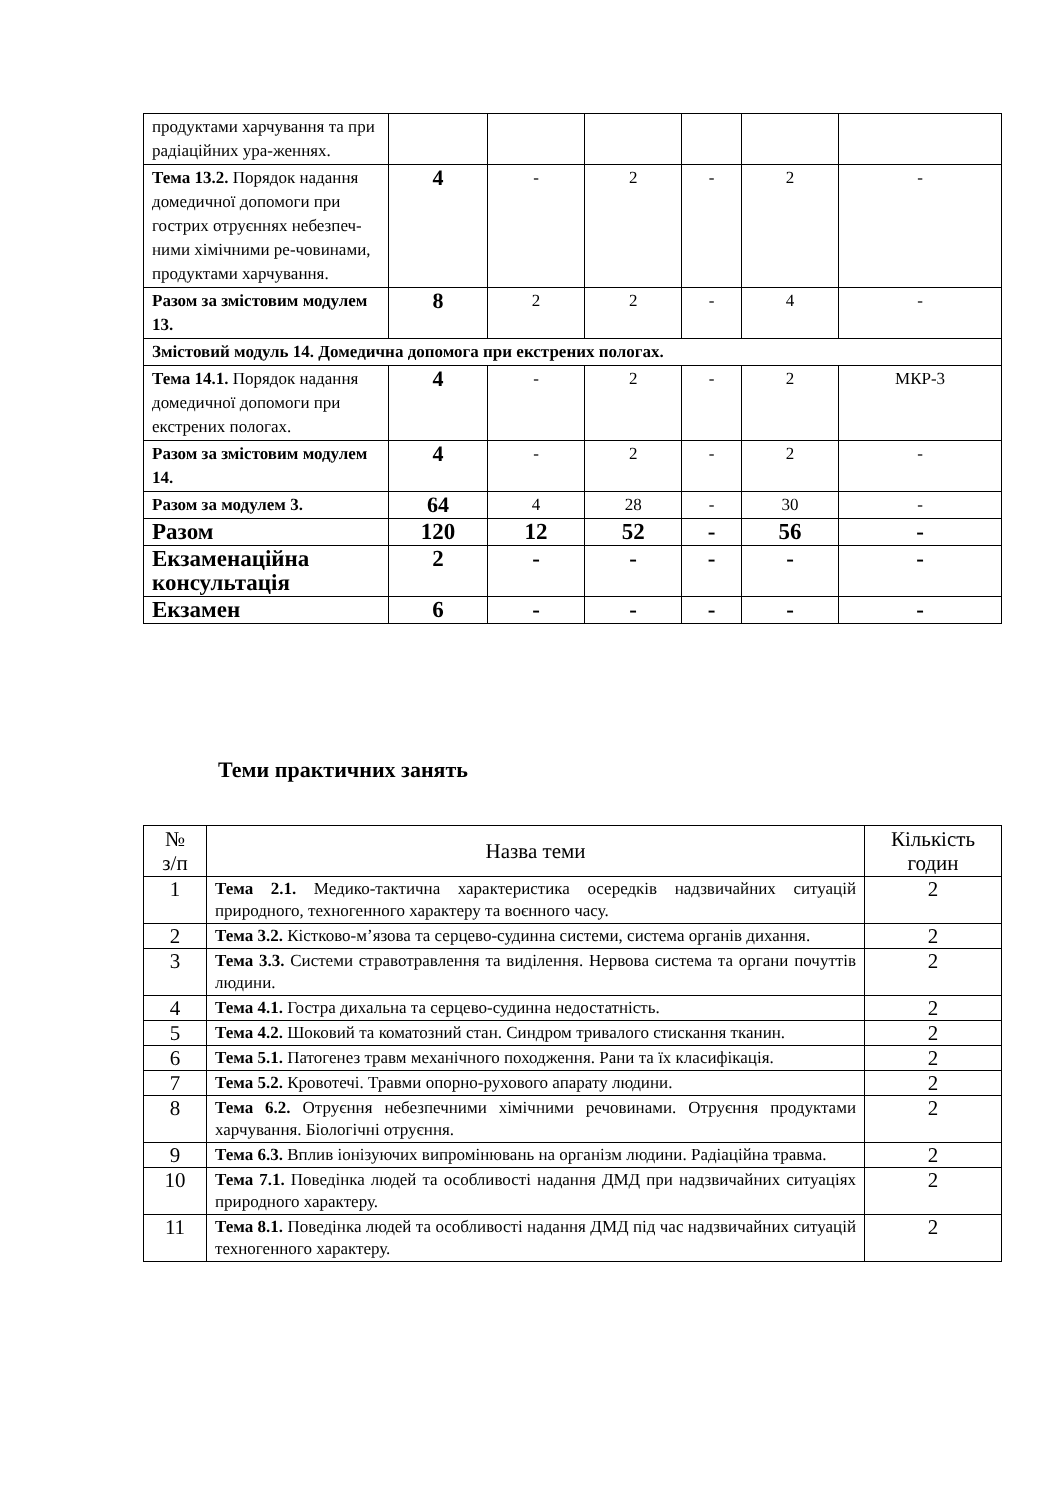| продуктами харчування та при радіаційних ура-женнях. | | | | | | |
| Тема 13.2. Порядок надання домедичної допомоги при гострих отруєннях небезпеч-ними хімічними ре-човинами, продуктами харчування. | 4 | - | 2 | - | 2 | - |
| Разом за змістовим модулем 13. | 8 | 2 | 2 | - | 4 | - |
| Змістовий модуль 14. Домедична допомога при екстрених пологах. | | | | | | |
| Тема 14.1. Порядок надання домедичної допомоги при екстрених пологах. | 4 | - | 2 | - | 2 | МКР-3 |
| Разом за змістовим модулем 14. | 4 | - | 2 | - | 2 | - |
| Разом за модулем 3. | 64 | 4 | 28 | - | 30 | - |
| Разом | 120 | 12 | 52 | - | 56 | - |
| Екзаменаційна консультація | 2 | - | - | - | - | - |
| Екзамен | 6 | - | - | - | - | - |
Теми практичних занять
| № з/п | Назва теми | Кількість годин |
| --- | --- | --- |
| 1 | Тема 2.1. Медико-тактична характеристика осередків надзвичайних ситуацій природного, техногенного характеру та воєнного часу. | 2 |
| 2 | Тема 3.2. Кістково-м’язова та серцево-судинна системи, система органів дихання. | 2 |
| 3 | Тема 3.3. Системи стравотравлення та виділення. Нервова система та органи почуттів людини. | 2 |
| 4 | Тема 4.1. Гостра дихальна та серцево-судинна недостатність. | 2 |
| 5 | Тема 4.2. Шоковий та коматозний стан. Синдром тривалого стискання тканин. | 2 |
| 6 | Тема 5.1. Патогенез травм механічного походження. Рани та їх класифікація. | 2 |
| 7 | Тема 5.2. Кровотечі. Травми опорно-рухового апарату людини. | 2 |
| 8 | Тема 6.2. Отруєння небезпечними хімічними речовинами. Отруєння продуктами харчування. Біологічні отруєння. | 2 |
| 9 | Тема 6.3. Вплив іонізуючих випромінювань на організм людини. Радіаційна травма. | 2 |
| 10 | Тема 7.1. Поведінка людей та особливості надання ДМД при надзвичайних ситуаціях природного характеру. | 2 |
| 11 | Тема 8.1. Поведінка людей та особливості надання ДМД під час надзвичайних ситуацій техногенного характеру. | 2 |